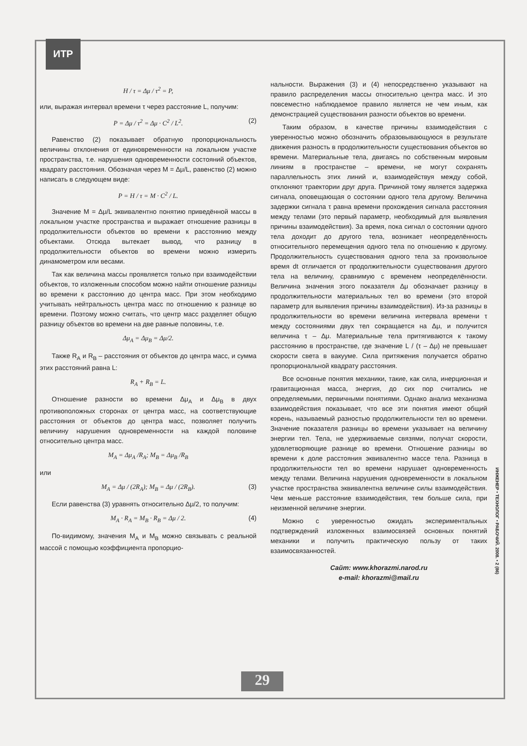ИТР
H / τ = Δμ / τ<sup>2</sup> = P,
или, выражая интервал времени τ через расстояние L, получим:
P = Δμ / τ<sup>2</sup> = Δμ · C<sup>2</sup> / L<sup>2</sup>. (2)
Равенство (2) показывает обратную пропорциональность величины отклонения от единовременности на локальном участке пространства, т.е. нарушения одновременности состояний объектов, квадрату расстояния. Обозначая через M = Δμ/L, равенство (2) можно написать в следующем виде:
P = H / τ = M · C<sup>2</sup> / L.
Значение M = Δμ/L эквивалентно понятию приведённой массы в локальном участке пространства и выражает отношение разницы в продолжительности объектов во времени к расстоянию между объектами. Отсюда вытекает вывод, что разницу в продолжительности объектов во времени можно измерить динамометром или весами.
Так как величина массы проявляется только при взаимодействии объектов, то изложенным способом можно найти отношение разницы во времени к расстоянию до центра масс. При этом необходимо учитывать нейтральность центра масс по отношению к разнице во времени. Поэтому можно считать, что центр масс разделяет общую разницу объектов во времени на две равные половины, т.е.
Δμ<sub>A</sub> = Δμ<sub>B</sub> = Δμ/2.
Также R<sub>A</sub> и R<sub>B</sub> – расстояния от объектов до центра масс, и сумма этих расстояний равна L:
R<sub>A</sub> + R<sub>B</sub> = L.
Отношение разности во времени Δμ<sub>A</sub> и Δμ<sub>B</sub> в двух противоположных сторонах от центра масс, на соответствующие расстояния от объектов до центра масс, позволяет получить величину нарушения одновременности на каждой половине относительно центра масс.
M<sub>A</sub> = Δμ<sub>A</sub> /R<sub>A</sub>; M<sub>B</sub> = Δμ<sub>B</sub> /R<sub>B</sub>
или
M<sub>A</sub> = Δμ / (2R<sub>A</sub>); M<sub>B</sub> = Δμ / (2R<sub>B</sub>). (3)
Если равенства (3) уравнять относительно Δμ/2, то получим:
M<sub>A</sub> · R<sub>A</sub> = M<sub>B</sub> · R<sub>B</sub> = Δμ / 2. (4)
По-видимому, значения M<sub>A</sub> и M<sub>B</sub> можно связывать с реальной массой с помощью коэффициента пропорцио-
нальности. Выражения (3) и (4) непосредственно указывают на правило распределения массы относительно центра масс. И это повсеместно наблюдаемое правило является не чем иным, как демонстрацией существования разности объектов во времени.
Таким образом, в качестве причины взаимодействия с уверенностью можно обозначить образовывающуюся в результате движения разность в продолжительности существования объектов во времени. Материальные тела, двигаясь по собственным мировым линиям в пространстве – времени, не могут сохранять параллельность этих линий и, взаимодействуя между собой, отклоняют траектории друг друга. Причиной тому является задержка сигнала, оповещающая о состоянии одного тела другому. Величина задержки сигнала τ равна времени прохождения сигнала расстояния между телами (это первый параметр, необходимый для выявления причины взаимодействия). За время, пока сигнал о состоянии одного тела доходит до другого тела, возникает неопределённость относительного перемещения одного тела по отношению к другому. Продолжительность существования одного тела за произвольное время dt отличается от продолжительности существования другого тела на величину, сравнимую с временем неопределённости. Величина значения этого показателя Δμ обозначает разницу в продолжительности материальных тел во времени (это второй параметр для выявления причины взаимодействия). Из-за разницы в продолжительности во времени величина интервала времени τ между состояниями двух тел сокращается на Δμ, и получится величина τ – Δμ. Материальные тела притягиваются к такому расстоянию в пространстве, где значение L / (τ – Δμ) не превышает скорости света в вакууме. Сила притяжения получается обратно пропорциональной квадрату расстояния.
Все основные понятия механики, такие, как сила, инерционная и гравитационная масса, энергия, до сих пор считались не определяемыми, первичными понятиями. Однако анализ механизма взаимодействия показывает, что все эти понятия имеют общий корень, называемый разностью продолжительности тел во времени. Значение показателя разницы во времени указывает на величину энергии тел. Тела, не удерживаемые связями, получат скорости, удовлетворяющие разнице во времени. Отношение разницы во времени к доле расстояния эквивалентно массе тела. Разница в продолжительности тел во времени нарушает одновременность между телами. Величина нарушения одновременности в локальном участке пространства эквивалентна величине силы взаимодействия. Чем меньше расстояние взаимодействия, тем больше сила, при неизменной величине энергии.
Можно с уверенностью ожидать экспериментальных подтверждений изложенных взаимосвязей основных понятий механики и получить практическую пользу от таких взаимосвязанностей.
Сайт: www.khorazmi.narod.ru
e-mail: khorazmi@mail.ru
ИНЖЕНЕР • ТЕХНОЛОГ • РАБОЧИЙ. 2008. • 2 (86)
29